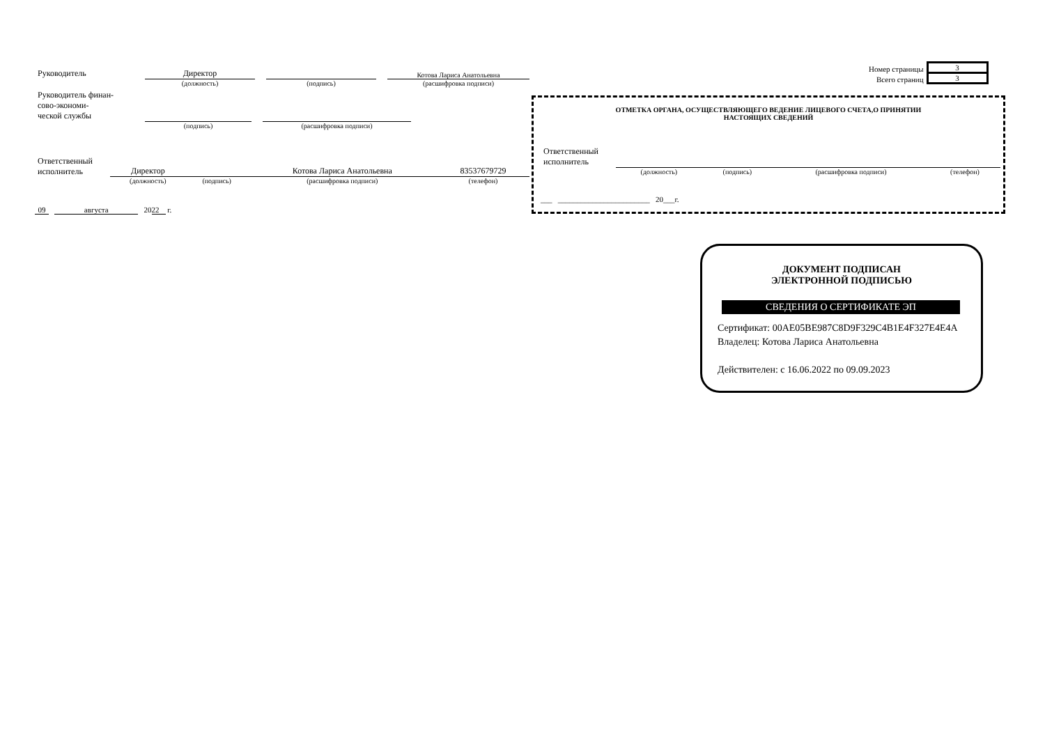| Руководитель | Директор | | | | Котова Лариса Анатольевна |
| | (должность) | | (подпись) | | (расшифровка подписи) |
| Руководитель финан- сово-экономи- ческой службы | | | |
| | (подпись) | | (расшифровка подписи) |
| Ответственный исполнитель | Директор | | Котова Лариса Анатольевна | 83537679729 |
| | (должность) | (подпись) | (расшифровка подписи) | (телефон) |
09 августа 20 22 г.
| Номер страницы | 3 |
| Всего страниц | 3 |
ОТМЕТКА ОРГАНА, ОСУЩЕСТВЛЯЮЩЕГО ВЕДЕНИЕ ЛИЦЕВОГО СЧЕТА,О ПРИНЯТИИ
НАСТОЯЩИХ СВЕДЕНИЙ
| Ответственный исполнитель | | | | |
| | (должность) | (подпись) | (расшифровка подписи) | (телефон) |
___ ________________________ 20___г.
ДОКУМЕНТ ПОДПИСАН
ЭЛЕКТРОННОЙ ПОДПИСЬЮ
СВЕДЕНИЯ О СЕРТИФИКАТЕ ЭП
Сертификат: 00AE05BE987C8D9F329C4B1E4F327E4E4A
Владелец: Котова Лариса Анатольевна
Действителен: с 16.06.2022 по 09.09.2023